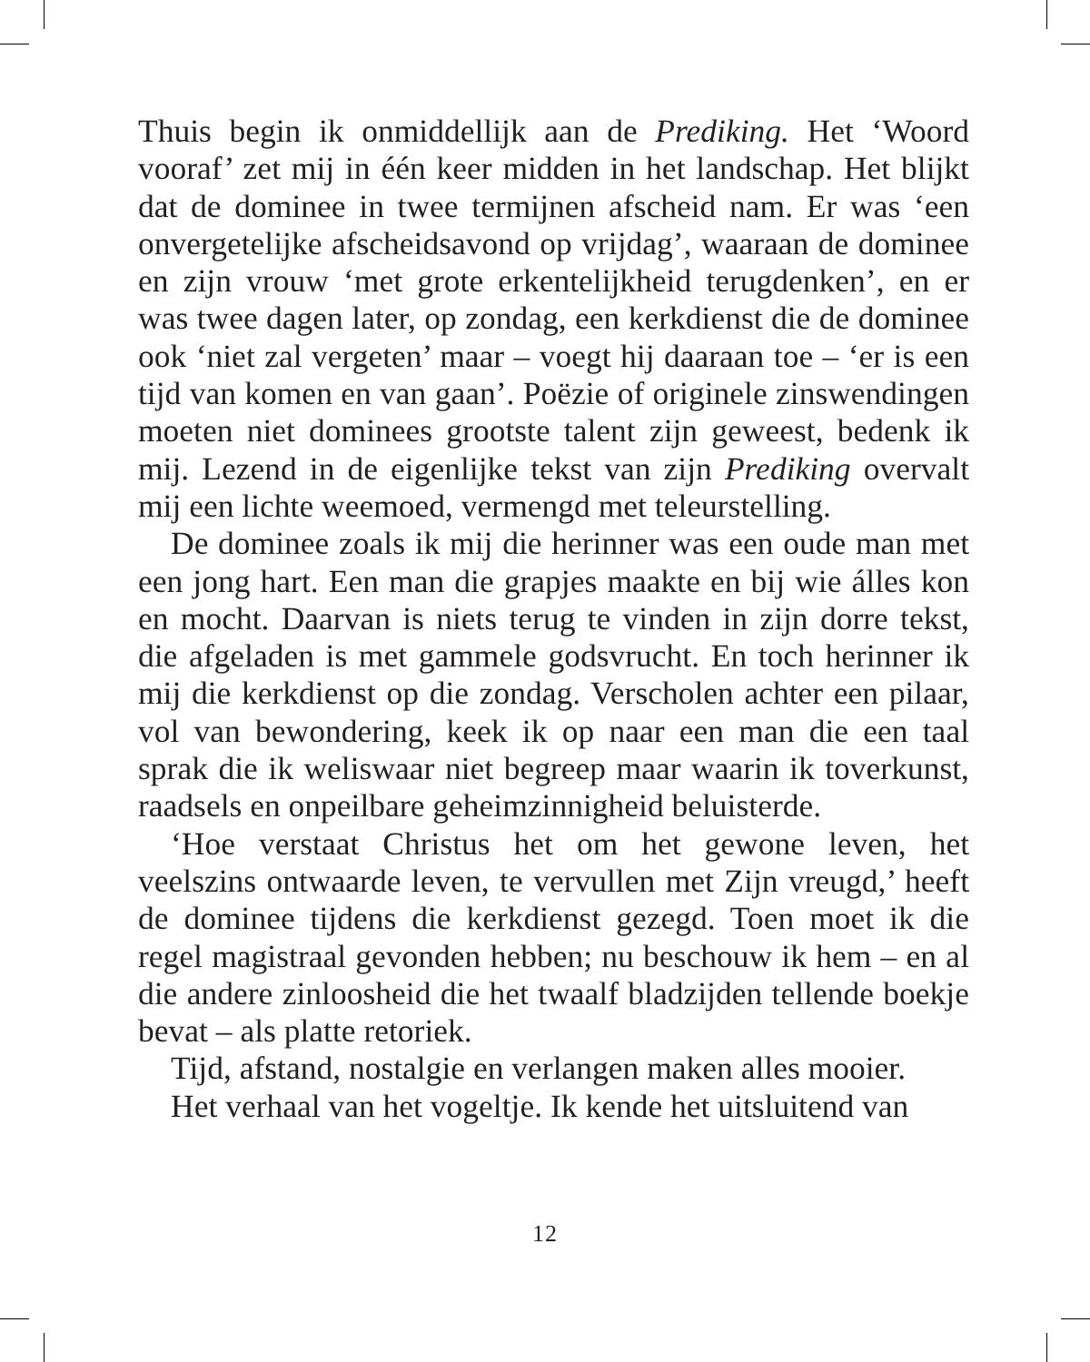Thuis begin ik onmiddellijk aan de Prediking. Het ‘Woord vooraf’ zet mij in één keer midden in het landschap. Het blijkt dat de dominee in twee termijnen afscheid nam. Er was ‘een onvergetelijke afscheidsavond op vrijdag’, waaraan de dominee en zijn vrouw ‘met grote erkentelijkheid terugdenken’, en er was twee dagen later, op zondag, een kerkdienst die de dominee ook ‘niet zal vergeten’ maar – voegt hij daaraan toe – ‘er is een tijd van komen en van gaan’. Poëzie of originele zinswendingen moeten niet dominees grootste talent zijn geweest, bedenk ik mij. Lezend in de eigenlijke tekst van zijn Prediking overvalt mij een lichte weemoed, vermengd met teleurstelling.
De dominee zoals ik mij die herinner was een oude man met een jong hart. Een man die grapjes maakte en bij wie álles kon en mocht. Daarvan is niets terug te vinden in zijn dorre tekst, die afgeladen is met gammele godsvrucht. En toch herinner ik mij die kerkdienst op die zondag. Verscholen achter een pilaar, vol van bewondering, keek ik op naar een man die een taal sprak die ik weliswaar niet begreep maar waarin ik toverkunst, raadsels en onpeilbare geheimzinnigheid beluisterde.
‘Hoe verstaat Christus het om het gewone leven, het veelszins ontwaarde leven, te vervullen met Zijn vreugd,’ heeft de dominee tijdens die kerkdienst gezegd. Toen moet ik die regel magistraal gevonden hebben; nu beschouw ik hem – en al die andere zinloosheid die het twaalf bladzijden tellende boekje bevat – als platte retoriek.
Tijd, afstand, nostalgie en verlangen maken alles mooier.
Het verhaal van het vogeltje. Ik kende het uitsluitend van
12